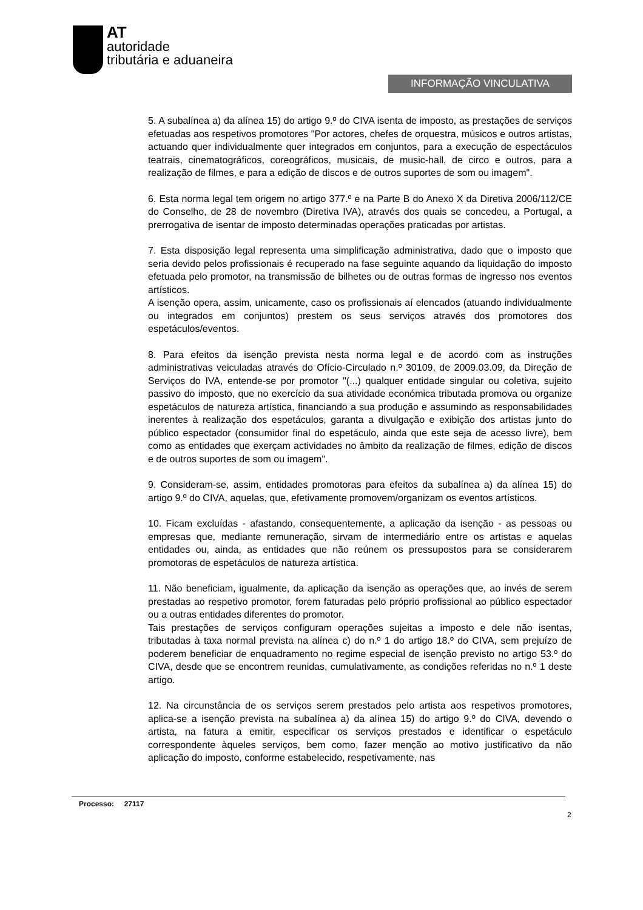AT
autoridade
tributária e aduaneira
INFORMAÇÃO VINCULATIVA
5. A subalínea a) da alínea 15) do artigo 9.º do CIVA isenta de imposto, as prestações de serviços efetuadas aos respetivos promotores "Por actores, chefes de orquestra, músicos e outros artistas, actuando quer individualmente quer integrados em conjuntos, para a execução de espectáculos teatrais, cinematográficos, coreográficos, musicais, de music-hall, de circo e outros, para a realização de filmes, e para a edição de discos e de outros suportes de som ou imagem".
6. Esta norma legal tem origem no artigo 377.º e na Parte B do Anexo X da Diretiva 2006/112/CE do Conselho, de 28 de novembro (Diretiva IVA), através dos quais se concedeu, a Portugal, a prerrogativa de isentar de imposto determinadas operações praticadas por artistas.
7. Esta disposição legal representa uma simplificação administrativa, dado que o imposto que seria devido pelos profissionais é recuperado na fase seguinte aquando da liquidação do imposto efetuada pelo promotor, na transmissão de bilhetes ou de outras formas de ingresso nos eventos artísticos.
A isenção opera, assim, unicamente, caso os profissionais aí elencados (atuando individualmente ou integrados em conjuntos) prestem os seus serviços através dos promotores dos espetáculos/eventos.
8. Para efeitos da isenção prevista nesta norma legal e de acordo com as instruções administrativas veiculadas através do Ofício-Circulado n.º 30109, de 2009.03.09, da Direção de Serviços do IVA, entende-se por promotor "(...) qualquer entidade singular ou coletiva, sujeito passivo do imposto, que no exercício da sua atividade económica tributada promova ou organize espetáculos de natureza artística, financiando a sua produção e assumindo as responsabilidades inerentes à realização dos espetáculos, garanta a divulgação e exibição dos artistas junto do público espectador (consumidor final do espetáculo, ainda que este seja de acesso livre), bem como as entidades que exerçam actividades no âmbito da realização de filmes, edição de discos e de outros suportes de som ou imagem".
9. Consideram-se, assim, entidades promotoras para efeitos da subalínea a) da alínea 15) do artigo 9.º do CIVA, aquelas, que, efetivamente promovem/organizam os eventos artísticos.
10. Ficam excluídas - afastando, consequentemente, a aplicação da isenção - as pessoas ou empresas que, mediante remuneração, sirvam de intermediário entre os artistas e aquelas entidades ou, ainda, as entidades que não reúnem os pressupostos para se considerarem promotoras de espetáculos de natureza artística.
11. Não beneficiam, igualmente, da aplicação da isenção as operações que, ao invés de serem prestadas ao respetivo promotor, forem faturadas pelo próprio profissional ao público espectador ou a outras entidades diferentes do promotor.
Tais prestações de serviços configuram operações sujeitas a imposto e dele não isentas, tributadas à taxa normal prevista na alínea c) do n.º 1 do artigo 18.º do CIVA, sem prejuízo de poderem beneficiar de enquadramento no regime especial de isenção previsto no artigo 53.º do CIVA, desde que se encontrem reunidas, cumulativamente, as condições referidas no n.º 1 deste artigo.
12. Na circunstância de os serviços serem prestados pelo artista aos respetivos promotores, aplica-se a isenção prevista na subalínea a) da alínea 15) do artigo 9.º do CIVA, devendo o artista, na fatura a emitir, especificar os serviços prestados e identificar o espetáculo correspondente àqueles serviços, bem como, fazer menção ao motivo justificativo da não aplicação do imposto, conforme estabelecido, respetivamente, nas
Processo: 27117
2